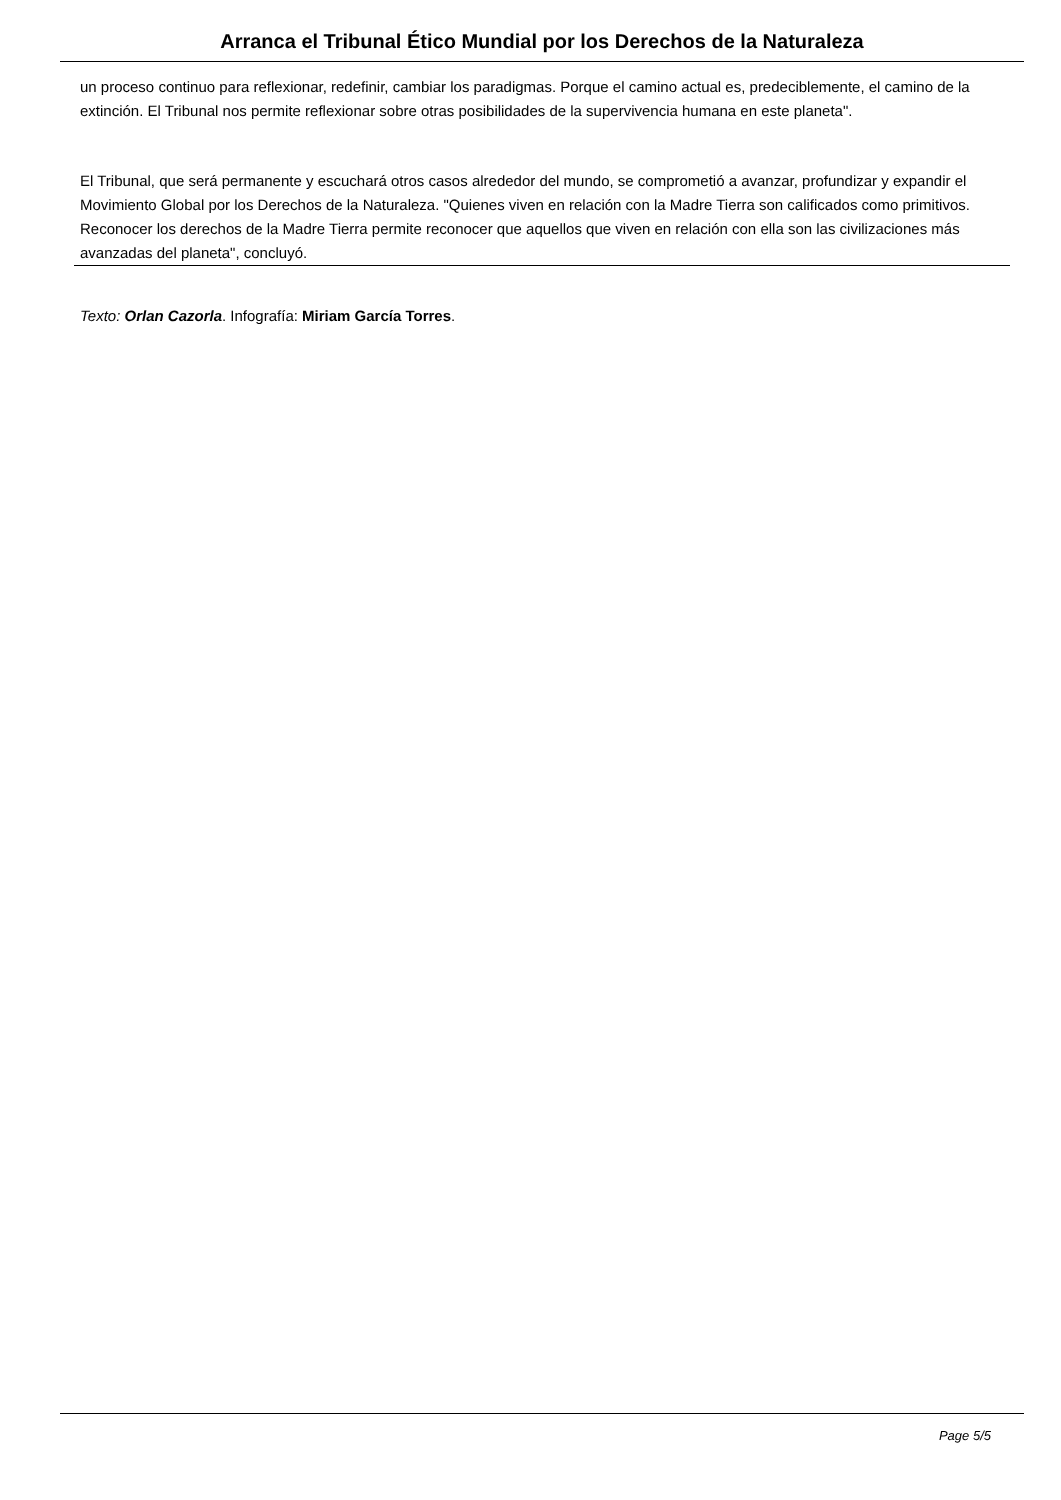Arranca el Tribunal Ético Mundial por los Derechos de la Naturaleza
un proceso continuo para reflexionar, redefinir, cambiar los paradigmas. Porque el camino actual es, predeciblemente, el camino de la extinción. El Tribunal nos permite reflexionar sobre otras posibilidades de la supervivencia humana en este planeta".
El Tribunal, que será permanente y escuchará otros casos alrededor del mundo, se comprometió a avanzar, profundizar y expandir el Movimiento Global por los Derechos de la Naturaleza. "Quienes viven en relación con la Madre Tierra son calificados como primitivos. Reconocer los derechos de la Madre Tierra permite reconocer que aquellos que viven en relación con ella son las civilizaciones más avanzadas del planeta", concluyó.
Texto: Orlan Cazorla. Infografía: Miriam García Torres.
Page 5/5